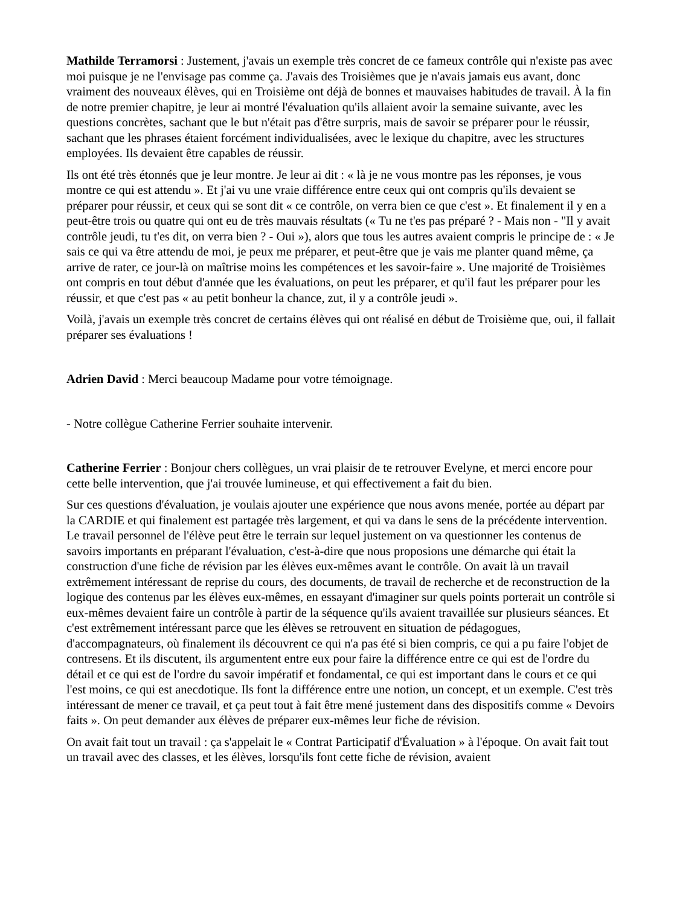Mathilde Terramorsi : Justement, j'avais un exemple très concret de ce fameux contrôle qui n'existe pas avec moi puisque je ne l'envisage pas comme ça. J'avais des Troisièmes que je n'avais jamais eus avant, donc vraiment des nouveaux élèves, qui en Troisième ont déjà de bonnes et mauvaises habitudes de travail. À la fin de notre premier chapitre, je leur ai montré l'évaluation qu'ils allaient avoir la semaine suivante, avec les questions concrètes, sachant que le but n'était pas d'être surpris, mais de savoir se préparer pour le réussir, sachant que les phrases étaient forcément individualisées, avec le lexique du chapitre, avec les structures employées. Ils devaient être capables de réussir.
Ils ont été très étonnés que je leur montre. Je leur ai dit : « là je ne vous montre pas les réponses, je vous montre ce qui est attendu ». Et j'ai vu une vraie différence entre ceux qui ont compris qu'ils devaient se préparer pour réussir, et ceux qui se sont dit « ce contrôle, on verra bien ce que c'est ». Et finalement il y en a peut-être trois ou quatre qui ont eu de très mauvais résultats (« Tu ne t'es pas préparé ? - Mais non - "Il y avait contrôle jeudi, tu t'es dit, on verra bien ? - Oui »), alors que tous les autres avaient compris le principe de : « Je sais ce qui va être attendu de moi, je peux me préparer, et peut-être que je vais me planter quand même, ça arrive de rater, ce jour-là on maîtrise moins les compétences et les savoir-faire ». Une majorité de Troisièmes ont compris en tout début d'année que les évaluations, on peut les préparer, et qu'il faut les préparer pour les réussir, et que c'est pas « au petit bonheur la chance, zut, il y a contrôle jeudi ».
Voilà, j'avais un exemple très concret de certains élèves qui ont réalisé en début de Troisième que, oui, il fallait préparer ses évaluations !
Adrien David : Merci beaucoup Madame pour votre témoignage.
- Notre collègue Catherine Ferrier souhaite intervenir.
Catherine Ferrier : Bonjour chers collègues, un vrai plaisir de te retrouver Evelyne, et merci encore pour cette belle intervention, que j'ai trouvée lumineuse, et qui effectivement a fait du bien.
Sur ces questions d'évaluation, je voulais ajouter une expérience que nous avons menée, portée au départ par la CARDIE et qui finalement est partagée très largement, et qui va dans le sens de la précédente intervention. Le travail personnel de l'élève peut être le terrain sur lequel justement on va questionner les contenus de savoirs importants en préparant l'évaluation, c'est-à-dire que nous proposions une démarche qui était la construction d'une fiche de révision par les élèves eux-mêmes avant le contrôle. On avait là un travail extrêmement intéressant de reprise du cours, des documents, de travail de recherche et de reconstruction de la logique des contenus par les élèves eux-mêmes, en essayant d'imaginer sur quels points porterait un contrôle si eux-mêmes devaient faire un contrôle à partir de la séquence qu'ils avaient travaillée sur plusieurs séances. Et c'est extrêmement intéressant parce que les élèves se retrouvent en situation de pédagogues, d'accompagnateurs, où finalement ils découvrent ce qui n'a pas été si bien compris, ce qui a pu faire l'objet de contresens. Et ils discutent, ils argumentent entre eux pour faire la différence entre ce qui est de l'ordre du détail et ce qui est de l'ordre du savoir impératif et fondamental, ce qui est important dans le cours et ce qui l'est moins, ce qui est anecdotique. Ils font la différence entre une notion, un concept, et un exemple. C'est très intéressant de mener ce travail, et ça peut tout à fait être mené justement dans des dispositifs comme « Devoirs faits ». On peut demander aux élèves de préparer eux-mêmes leur fiche de révision.
On avait fait tout un travail : ça s'appelait le « Contrat Participatif d'Évaluation » à l'époque. On avait fait tout un travail avec des classes, et les élèves, lorsqu'ils font cette fiche de révision, avaient